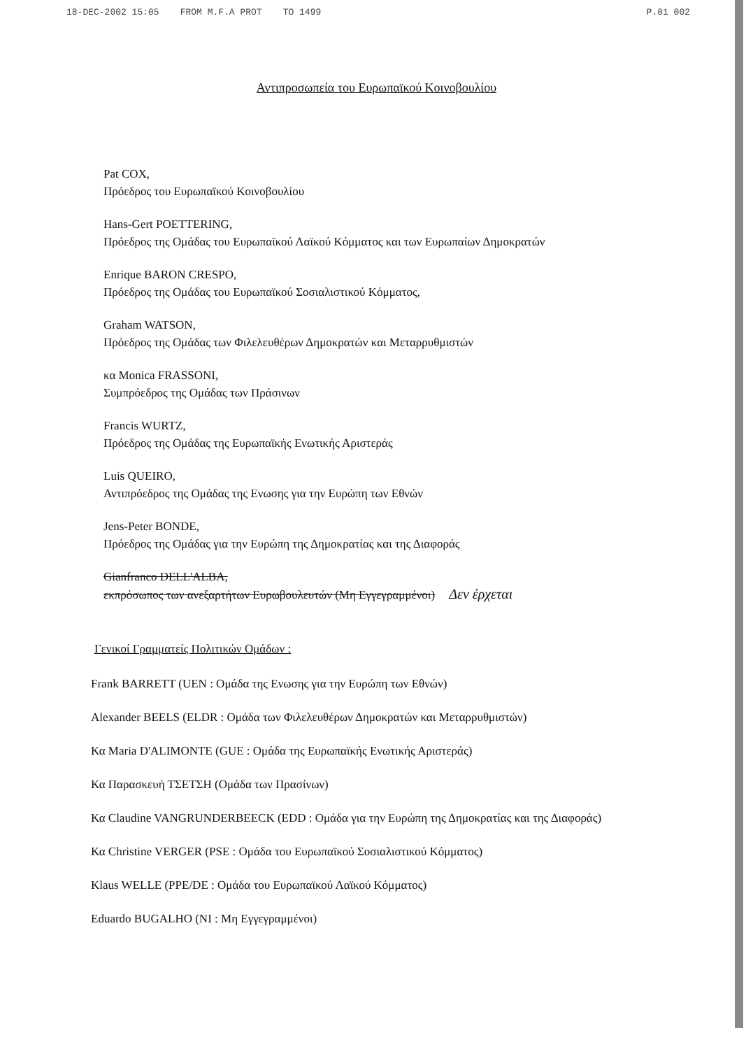18-DEC-2002 15:05 FROM M.F.A PROT TO 1499 P.01 002
Αντιπροσωπεία του Ευρωπαϊκού Κοινοβουλίου
Pat COX,
Πρόεδρος του Ευρωπαϊκού Κοινοβουλίου
Hans-Gert POETTERING,
Πρόεδρος της Ομάδας του Ευρωπαϊκού Λαϊκού Κόμματος και των Ευρωπαίων Δημοκρατών
Enrique BARON CRESPO,
Πρόεδρος της Ομάδας του Ευρωπαϊκού Σοσιαλιστικού Κόμματος,
Graham WATSON,
Πρόεδρος της Ομάδας των Φιλελευθέρων Δημοκρατών και Μεταρρυθμιστών
κα Monica FRASSONI,
Συμπρόεδρος της Ομάδας των Πράσινων
Francis WURTZ,
Πρόεδρος της Ομάδας της Ευρωπαϊκής Ενωτικής Αριστεράς
Luis QUEIRO,
Αντιπρόεδρος της Ομάδας της Ενωσης για την Ευρώπη των Εθνών
Jens-Peter BONDE,
Πρόεδρος της Ομάδας για την Ευρώπη της Δημοκρατίας και της Διαφοράς
Gianfranco DELL'ALBA,
εκπρόσωπος των ανεξαρτήτων Ευρωβουλευτών (Μη Εγγεγραμμένοι) Δεν έρχεται
Γενικοί Γραμματείς Πολιτικών Ομάδων :
Frank BARRETT (UEN : Ομάδα της Ενωσης για την Ευρώπη των Εθνών)
Alexander BEELS (ELDR : Ομάδα των Φιλελευθέρων Δημοκρατών και Μεταρρυθμιστών)
Κα Maria D'ALIMONTE (GUE : Ομάδα της Ευρωπαϊκής Ενωτικής Αριστεράς)
Κα Παρασκευή ΤΣΕΤΣΗ (Ομάδα των Πρασίνων)
Κα Claudine VANGRUNDERBEECK (EDD : Ομάδα για την Ευρώπη της Δημοκρατίας και της Διαφοράς)
Κα Christine VERGER (PSE : Ομάδα του Ευρωπαϊκού Σοσιαλιστικού Κόμματος)
Klaus WELLE (PPE/DE : Ομάδα του Ευρωπαϊκού Λαϊκού Κόμματος)
Eduardo BUGALHO (NI : Μη Εγγεγραμμένοι)